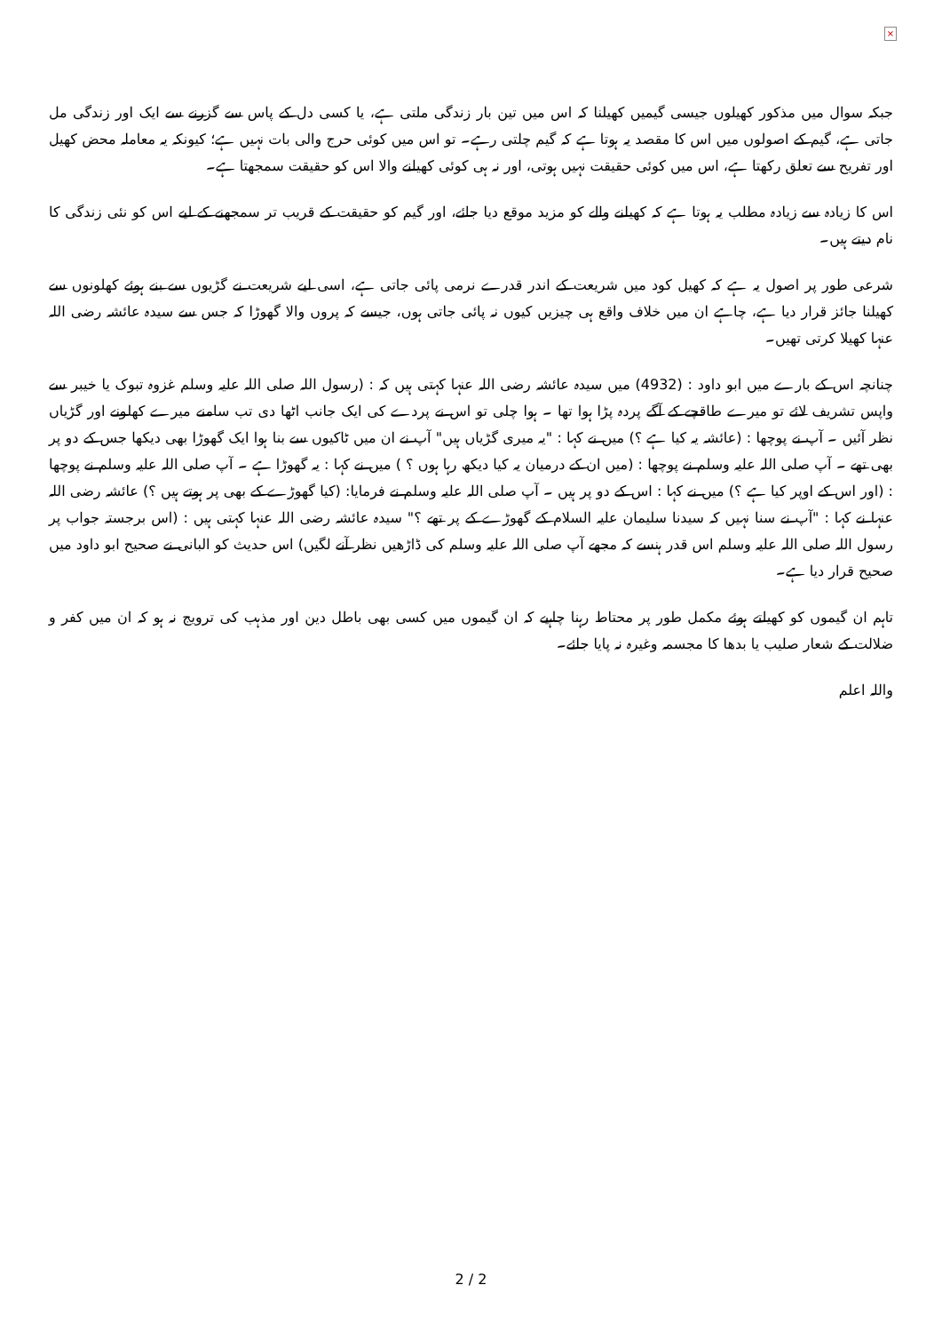×
جبکہ سوال میں مذکور کھیلوں جیسی گیمیں کھیلنا کہ اس میں تین بار زندگی ملتی ہے، یا کسی دل کے پاس سے گزرنے سے ایک اور زندگی مل جاتی ہے، گیم کے اصولوں میں اس کا مقصد یہ ہوتا ہے کہ گیم چلتی رہے۔ تو اس میں کوئی حرج والی بات نہیں ہے؛ کیونکہ یہ معاملہ محض کھیل اور تفریح سے تعلق رکھتا ہے، اس میں کوئی حقیقت نہیں ہوتی، اور نہ ہی کوئی کھیلنے والا اس کو حقیقت سمجھتا ہے۔
اس کا زیادہ سے زیادہ مطلب یہ ہوتا ہے کہ کھیلنے والے کو مزید موقع دیا جائے، اور گیم کو حقیقت کے قریب تر سمجھنے کے لیے اس کو نئی زندگی کا نام دیتے ہیں۔
شرعی طور پر اصول یہ ہے کہ کھیل کود میں شریعت کے اندر قدرے نرمی پائی جاتی ہے، اسی لیے شریعت نے گڑیوں سے بنے ہوئے کھلونوں سے کھیلنا جائز قرار دیا ہے، چاہے ان میں خلاف واقع ہی چیزیں کیوں نہ پائی جاتی ہوں، جیسے کہ پروں والا گھوڑا کہ جس سے سیدہ عائشہ رضی اللہ عنہا کھیلا کرتی تھیں۔
چنانچہ اس کے بارے میں ابو داود : (4932) میں سیدہ عائشہ رضی اللہ عنہا کہتی ہیں کہ : (رسول اللہ صلی اللہ علیہ وسلم غزوہ تبوک یا خیبر سے واپس تشریف لائے تو میرے طاقچے کے آگے پردہ پڑا ہوا تھا ۔ ہوا چلی تو اس نے پردے کی ایک جانب اٹھا دی تب سامنے میرے کھلونے اور گڑیاں نظر آئیں ۔ آپ نے پوچھا : (عائشہ یہ کیا ہے ؟) میں نے کہا : "یہ میری گڑیاں ہیں" آپ نے ان میں ٹاکیوں سے بنا ہوا ایک گھوڑا بھی دیکھا جس کے دو پر بھی تھے ۔ آپ صلی اللہ علیہ وسلم نے پوچھا : (میں ان کے درمیان یہ کیا دیکھ رہا ہوں ؟ ) میں نے کہا : یہ گھوڑا ہے ۔ آپ صلی اللہ علیہ وسلم نے پوچھا : (اور اس کے اوپر کیا ہے ؟) میں نے کہا : اس کے دو پر ہیں ۔ آپ صلی اللہ علیہ وسلم نے فرمایا: (کیا گھوڑے کے بھی پر ہوتے ہیں ؟) عائشہ رضی اللہ عنہا نے کہا : "آپ نے سنا نہیں کہ سیدنا سلیمان علیہ السلام کے گھوڑے کے پر تھے ؟" سیدہ عائشہ رضی اللہ عنہا کہتی ہیں : (اس برجستہ جواب پر رسول اللہ صلی اللہ علیہ وسلم اس قدر ہنسے کہ مجھے آپ صلی اللہ علیہ وسلم کی ڈاڑھیں نظر آنے لگیں) اس حدیث کو البانی نے صحیح ابو داود میں صحیح قرار دیا ہے۔
تاہم ان گیموں کو کھیلتے ہوئے مکمل طور پر محتاط رہنا چاہیے کہ ان گیموں میں کسی بھی باطل دین اور مذہب کی ترویج نہ ہو کہ ان میں کفر و ضلالت کے شعار صلیب یا بدھا کا مجسمہ وغیرہ نہ پایا جائے۔
واللہ اعلم
2 / 2